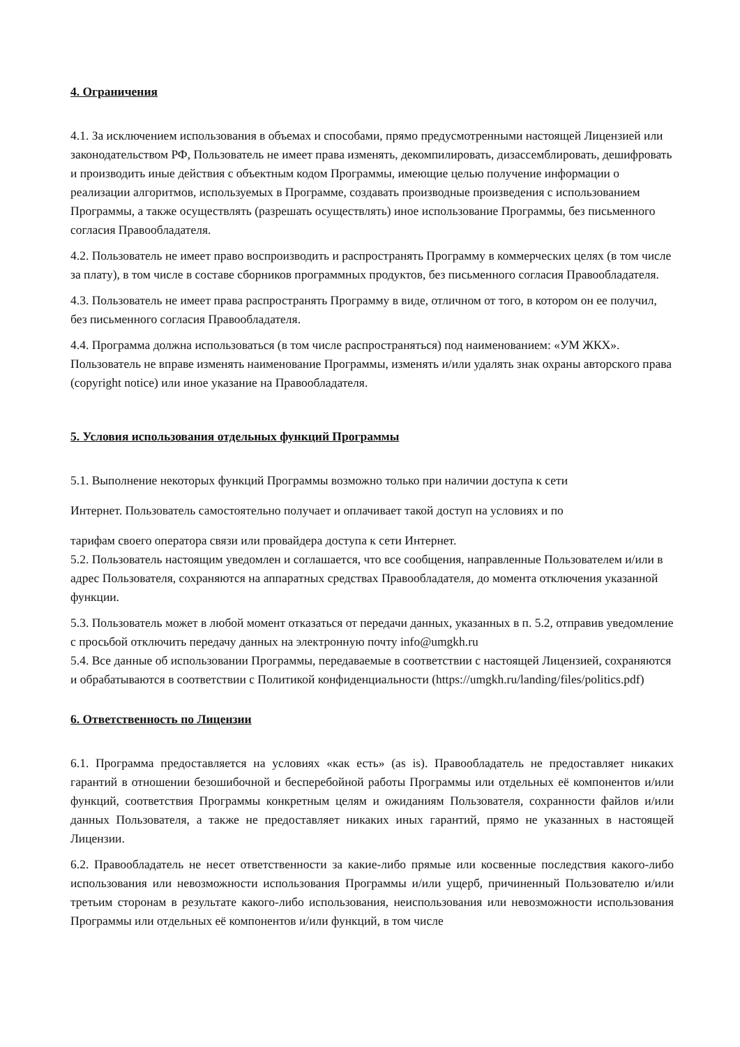4. Ограничения
4.1. За исключением использования в объемах и способами, прямо предусмотренными настоящей Лицензией или законодательством РФ, Пользователь не имеет права изменять, декомпилировать, дизассемблировать, дешифровать и производить иные действия с объектным кодом Программы, имеющие целью получение информации о реализации алгоритмов, используемых в Программе, создавать производные произведения с использованием Программы, а также осуществлять (разрешать осуществлять) иное использование Программы, без письменного согласия Правообладателя.
4.2. Пользователь не имеет право воспроизводить и распространять Программу в коммерческих целях (в том числе за плату), в том числе в составе сборников программных продуктов, без письменного согласия Правообладателя.
4.3. Пользователь не имеет права распространять Программу в виде, отличном от того, в котором он ее получил, без письменного согласия Правообладателя.
4.4. Программа должна использоваться (в том числе распространяться) под наименованием: «УМ ЖКХ». Пользователь не вправе изменять наименование Программы, изменять и/или удалять знак охраны авторского права (copyright notice) или иное указание на Правообладателя.
5. Условия использования отдельных функций Программы
5.1. Выполнение некоторых функций Программы возможно только при наличии доступа к сети
Интернет. Пользователь самостоятельно получает и оплачивает такой доступ на условиях и по
тарифам своего оператора связи или провайдера доступа к сети Интернет.
5.2. Пользователь настоящим уведомлен и соглашается, что все сообщения, направленные Пользователем и/или в адрес Пользователя, сохраняются на аппаратных средствах Правообладателя, до момента отключения указанной функции.
5.3. Пользователь может в любой момент отказаться от передачи данных, указанных в п. 5.2, отправив уведомление с просьбой отключить передачу данных на электронную почту info@umgkh.ru
5.4. Все данные об использовании Программы, передаваемые в соответствии с настоящей Лицензией, сохраняются и обрабатываются в соответствии с Политикой конфиденциальности (https://umgkh.ru/landing/files/politics.pdf)
6. Ответственность по Лицензии
6.1. Программа предоставляется на условиях «как есть» (as is). Правообладатель не предоставляет никаких гарантий в отношении безошибочной и бесперебойной работы Программы или отдельных её компонентов и/или функций, соответствия Программы конкретным целям и ожиданиям Пользователя, сохранности файлов и/или данных Пользователя, а также не предоставляет никаких иных гарантий, прямо не указанных в настоящей Лицензии.
6.2. Правообладатель не несет ответственности за какие-либо прямые или косвенные последствия какого-либо использования или невозможности использования Программы и/или ущерб, причиненный Пользователю и/или третьим сторонам в результате какого-либо использования, неиспользования или невозможности использования Программы или отдельных её компонентов и/или функций, в том числе